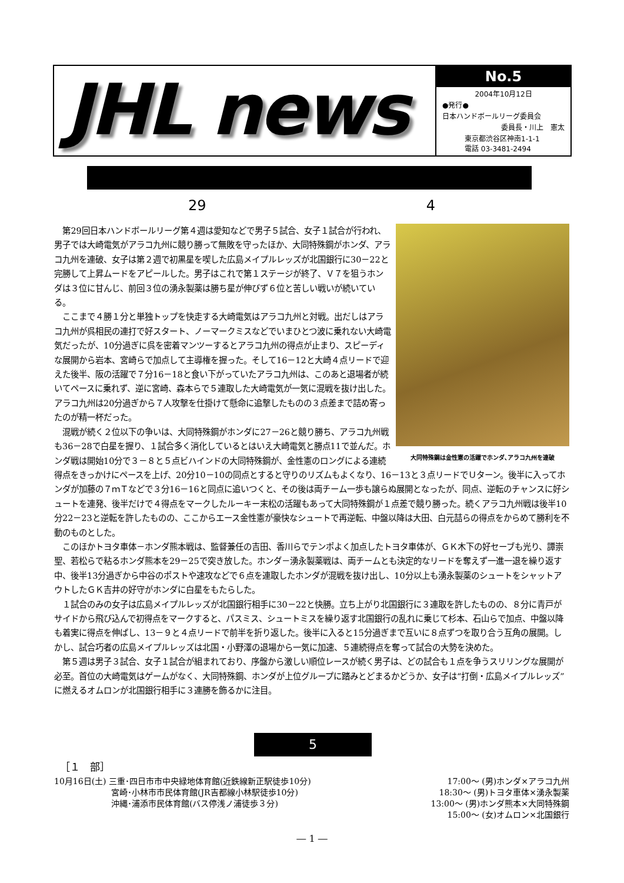JHL news
No.5
2004年10月12日
●発行●
日本ハンドボールリーグ委員会
委員長・川上　憲太
東京都渋谷区神南1-1-1
電話 03-3481-2494
29 4
大同特殊鋼は金性憲の活躍でホンダ､アラコ九州を連破
第29回日本ハンドボールリーグ第４週は愛知などで男子５試合、女子１試合が行われ、男子では大崎電気がアラコ九州に競り勝って無敗を守ったほか、大同特殊鋼がホンダ、アラコ九州を連破、女子は第２週で初黒星を喫した広島メイプルレッズが北国銀行に30－22と完勝して上昇ムードをアピールした。男子はこれで第１ステージが終了、Ｖ７を狙うホンダは３位に甘んじ、前回３位の湧永製薬は勝ち星が伸びず６位と苦しい戦いが続いている。
ここまで４勝１分と単独トップを快走する大崎電気はアラコ九州と対戦。出だしはアラコ九州が呉相民の連打で好スタート、ノーマークミスなどでいまひとつ波に乗れない大崎電気だったが、10分過ぎに呉を密着マンツーするとアラコ九州の得点が止まり、スピーディな展開から岩本、宮崎らで加点して主導権を握った。そして16－12と大崎４点リードで迎えた後半、阪の活躍で７分16－18と食い下がっていたアラコ九州は、このあと退場者が続いてペースに乗れず、逆に宮崎、森本らで５連取した大崎電気が一気に混戦を抜け出した。アラコ九州は20分過ぎから７人攻撃を仕掛けて懸命に追撃したものの３点差まで詰め寄ったのが精一杯だった。
混戦が続く２位以下の争いは、大同特殊鋼がホンダに27－26と競り勝ち、アラコ九州戦も36－28で白星を握り、１試合多く消化しているとはいえ大崎電気と勝点11で並んだ。ホンダ戦は開始10分で３－８と５点ビハインドの大同特殊鋼が、金性憲のロングによる連続得点をきっかけにペースを上げ、20分10－10の同点とすると守りのリズムもよくなり、16－13と３点リードでＵターン。後半に入ってホンダが加藤の７ｍＴなどで３分16－16と同点に追いつくと、その後は両チーム一歩も譲らぬ展開となったが、同点、逆転のチャンスに好シュートを連発、後半だけで４得点をマークしたルーキー末松の活躍もあって大同特殊鋼が１点差で競り勝った。続くアラコ九州戦は後半10分22－23と逆転を許したものの、ここからエース金性憲が豪快なシュートで再逆転、中盤以降は大田、白元喆らの得点をからめて勝利を不動のものとした。
このほかトヨタ車体－ホンダ熊本戦は、監督兼任の吉田、香川らでテンポよく加点したトヨタ車体が、ＧＫ木下の好セーブも光り、譚崇聖、若松らで粘るホンダ熊本を29－25で突き放した。ホンダ－湧永製薬戦は、両チームとも決定的なリードを奪えず一進一退を繰り返す中、後半13分過ぎから中谷のポストや速攻などで６点を連取したホンダが混戦を抜け出し、10分以上も湧永製薬のシュートをシャットアウトしたＧＫ吉井の好守がホンダに白星をもたらした。
１試合のみの女子は広島メイプルレッズが北国銀行相手に30－22と快勝。立ち上がり北国銀行に３連取を許したものの、８分に青戸がサイドから飛び込んで初得点をマークすると、パスミス、シュートミスを繰り返す北国銀行の乱れに乗じて杉本、石山らで加点、中盤以降も着実に得点を伸ばし、13－９と４点リードで前半を折り返した。後半に入ると15分過ぎまで互いに８点ずつを取り合う互角の展開。しかし、試合巧者の広島メイプルレッズは北国・小野澤の退場から一気に加速、５連続得点を奪って試合の大勢を決めた。
第５週は男子３試合、女子１試合が組まれており、序盤から激しい順位レースが続く男子は、どの試合も１点を争うスリリングな展開が必至。首位の大崎電気はゲームがなく、大同特殊鋼、ホンダが上位グループに踏みとどまるかどうか、女子は“打倒・広島メイプルレッズ”に燃えるオムロンが北国銀行相手に３連勝を飾るかに注目。
5
［１　部］
10月16日(土) 三重･四日市市中央緑地体育館(近鉄線新正駅徒歩10分) 17:00～ (男)ホンダ×アラコ九州
宮崎･小林市市民体育館(JR吉都線小林駅徒歩10分) 18:30～ (男)トヨタ車体×湧永製薬
沖縄･浦添市民体育館(バス停浅ノ浦徒歩３分) 13:00～ (男)ホンダ熊本×大同特殊鋼
15:00～ (女)オムロン×北国銀行
― 1 ―